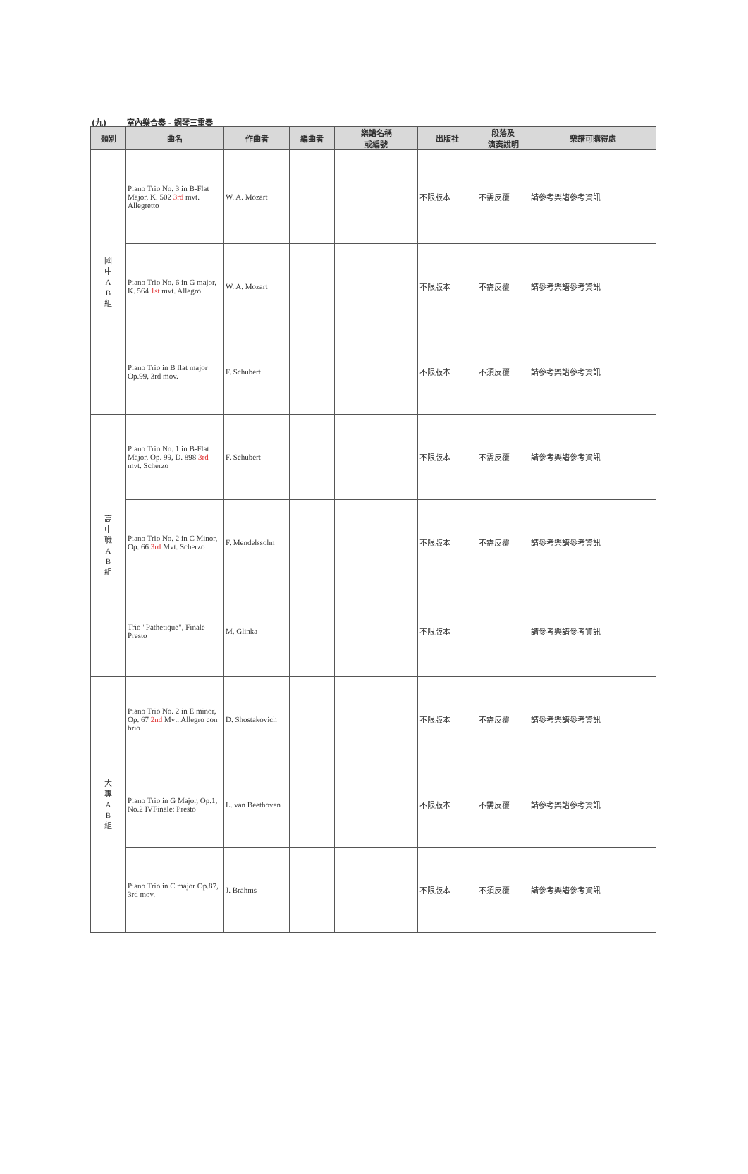(九) 室內樂合奏 - 鋼琴三重奏
| 類別 | 曲名 | 作曲者 | 編曲者 | 樂譜名稱 或編號 | 出版社 | 段落及 演奏說明 | 樂譜可購得處 |
| --- | --- | --- | --- | --- | --- | --- | --- |
| 國 中 A B 組 | Piano Trio No. 3 in B-Flat Major, K. 502 3rd mvt. Allegretto | W. A. Mozart | | | 不限版本 | 不需反覆 | 請參考樂譜參考資訊 |
| | Piano Trio No. 6 in G major, K. 564 1st mvt. Allegro | W. A. Mozart | | | 不限版本 | 不需反覆 | 請參考樂譜參考資訊 |
| | Piano Trio in B flat major Op.99, 3rd mov. | F. Schubert | | | 不限版本 | 不須反覆 | 請參考樂譜參考資訊 |
| 高 中 職 A B 組 | Piano Trio No. 1 in B-Flat Major, Op. 99, D. 898 3rd mvt. Scherzo | F. Schubert | | | 不限版本 | 不需反覆 | 請參考樂譜參考資訊 |
| | Piano Trio No. 2 in C Minor, Op. 66 3rd Mvt. Scherzo | F. Mendelssohn | | | 不限版本 | 不需反覆 | 請參考樂譜參考資訊 |
| | Trio "Pathetique", Finale Presto | M. Glinka | | | 不限版本 | | 請參考樂譜參考資訊 |
| 大 專 A B 組 | Piano Trio No. 2 in E minor, Op. 67 2nd Mvt. Allegro con brio | D. Shostakovich | | | 不限版本 | 不需反覆 | 請參考樂譜參考資訊 |
| | Piano Trio in G Major, Op.1, No.2 IVFinale: Presto | L. van Beethoven | | | 不限版本 | 不需反覆 | 請參考樂譜參考資訊 |
| | Piano Trio in C major Op.87, 3rd mov. | J. Brahms | | | 不限版本 | 不須反覆 | 請參考樂譜參考資訊 |